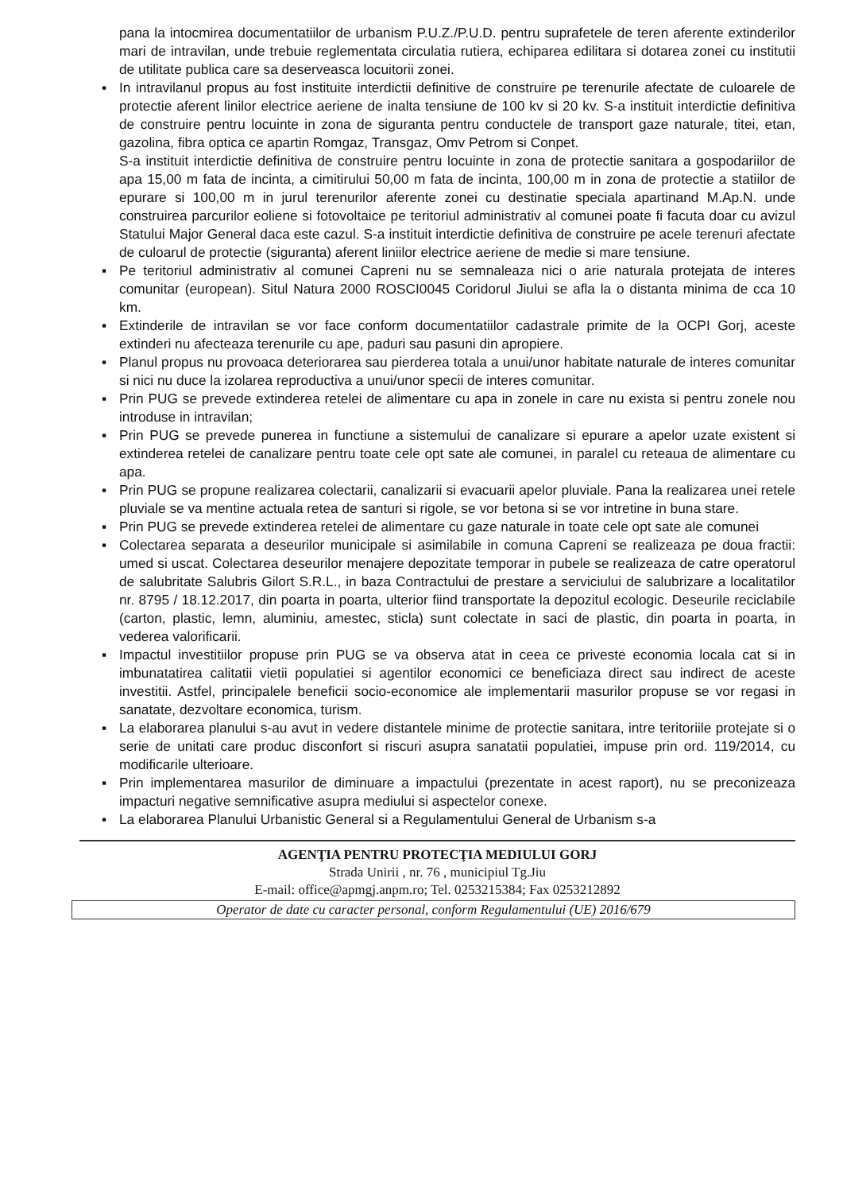pana la intocmirea documentatiilor de urbanism P.U.Z./P.U.D. pentru suprafetele de teren aferente extinderilor mari de intravilan, unde trebuie reglementata circulatia rutiera, echiparea edilitara si dotarea zonei cu institutii de utilitate publica care sa deserveasca locuitorii zonei.
▪ In intravilanul propus au fost instituite interdictii definitive de construire pe terenurile afectate de culoarele de protectie aferent linilor electrice aeriene de inalta tensiune de 100 kv si 20 kv. S-a instituit interdictie definitiva de construire pentru locuinte in zona de siguranta pentru conductele de transport gaze naturale, titei, etan, gazolina, fibra optica ce apartin Romgaz, Transgaz, Omv Petrom si Conpet.
S-a instituit interdictie definitiva de construire pentru locuinte in zona de protectie sanitara a gospodariilor de apa 15,00 m fata de incinta, a cimitirului 50,00 m fata de incinta, 100,00 m in zona de protectie a statiilor de epurare si 100,00 m in jurul terenurilor aferente zonei cu destinatie speciala apartinand M.Ap.N. unde construirea parcurilor eoliene si fotovoltaice pe teritoriul administrativ al comunei poate fi facuta doar cu avizul Statului Major General daca este cazul. S-a instituit interdictie definitiva de construire pe acele terenuri afectate de culoarul de protectie (siguranta) aferent liniilor electrice aeriene de medie si mare tensiune.
▪ Pe teritoriul administrativ al comunei Capreni nu se semnaleaza nici o arie naturala protejata de interes comunitar (european). Situl Natura 2000 ROSCI0045 Coridorul Jiului se afla la o distanta minima de cca 10 km.
▪ Extinderile de intravilan se vor face conform documentatiilor cadastrale primite de la OCPI Gorj, aceste extinderi nu afecteaza terenurile cu ape, paduri sau pasuni din apropiere.
▪ Planul propus nu provoaca deteriorarea sau pierderea totala a unui/unor habitate naturale de interes comunitar si nici nu duce la izolarea reproductiva a unui/unor specii de interes comunitar.
▪ Prin PUG se prevede extinderea retelei de alimentare cu apa in zonele in care nu exista si pentru zonele nou introduse in intravilan;
▪ Prin PUG se prevede punerea in functiune a sistemului de canalizare si epurare a apelor uzate existent si extinderea retelei de canalizare pentru toate cele opt sate ale comunei, in paralel cu reteaua de alimentare cu apa.
▪ Prin PUG se propune realizarea colectarii, canalizarii si evacuarii apelor pluviale. Pana la realizarea unei retele pluviale se va mentine actuala retea de santuri si rigole, se vor betona si se vor intretine in buna stare.
▪ Prin PUG se prevede extinderea retelei de alimentare cu gaze naturale in toate cele opt sate ale comunei
▪ Colectarea separata a deseurilor municipale si asimilabile in comuna Capreni se realizeaza pe doua fractii: umed si uscat. Colectarea deseurilor menajere depozitate temporar in pubele se realizeaza de catre operatorul de salubritate Salubris Gilort S.R.L., in baza Contractului de prestare a serviciului de salubrizare a localitatilor nr. 8795 / 18.12.2017, din poarta in poarta, ulterior fiind transportate la depozitul ecologic. Deseurile reciclabile (carton, plastic, lemn, aluminiu, amestec, sticla) sunt colectate in saci de plastic, din poarta in poarta, in vederea valorificarii.
▪ Impactul investitiilor propuse prin PUG se va observa atat in ceea ce priveste economia locala cat si in imbunatatirea calitatii vietii populatiei si agentilor economici ce beneficiaza direct sau indirect de aceste investitii. Astfel, principalele beneficii socio-economice ale implementarii masurilor propuse se vor regasi in sanatate, dezvoltare economica, turism.
▪ La elaborarea planului s-au avut in vedere distantele minime de protectie sanitara, intre teritoriile protejate si o serie de unitati care produc disconfort si riscuri asupra sanatatii populatiei, impuse prin ord. 119/2014, cu modificarile ulterioare.
▪ Prin implementarea masurilor de diminuare a impactului (prezentate in acest raport), nu se preconizeaza impacturi negative semnificative asupra mediului si aspectelor conexe.
▪ La elaborarea Planului Urbanistic General si a Regulamentului General de Urbanism s-a
AGENŢIA PENTRU PROTECŢIA MEDIULUI GORJ
Strada Unirii , nr. 76 , municipiul Tg.Jiu
E-mail: office@apmgj.anpm.ro; Tel. 0253215384; Fax 0253212892
Operator de date cu caracter personal, conform Regulamentului (UE) 2016/679